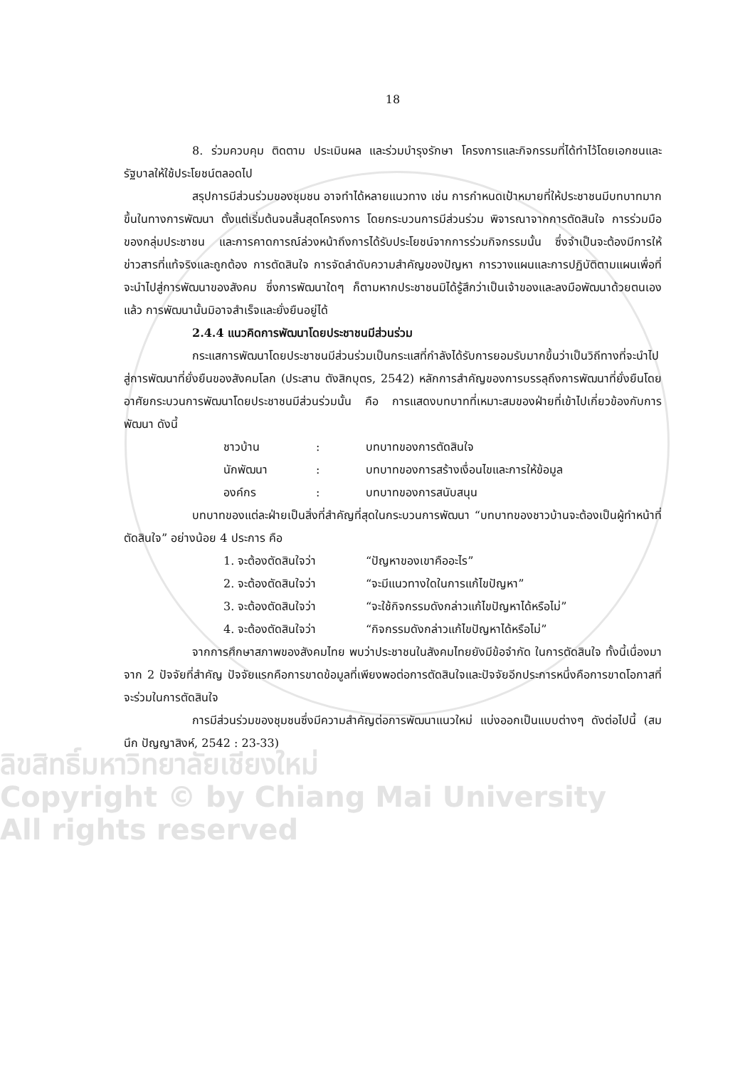ลิขสิทธิ์มหาวิทยาลัยเชียงใหม่
Copyright © by Chiang Mai University
All rights reserved
18
8. ร่วมควบคุม ติดตาม ประเมินผล และร่วมบำรุงรักษา โครงการและกิจกรรมที่ได้ทำไว้โดยเอกชนและรัฐบาลให้ใช้ประโยชน์ตลอดไป
สรุปการมีส่วนร่วมของชุมชน อาจทำได้หลายแนวทาง เช่น การกำหนดเป้าหมายที่ให้ประชาชนมีบทบาทมากขึ้นในทางการพัฒนา ตั้งแต่เริ่มต้นจนสิ้นสุดโครงการ โดยกระบวนการมีส่วนร่วม พิจารณาจากการตัดสินใจ การร่วมมือของกลุ่มประชาชน และการคาดการณ์ล่วงหน้าถึงการได้รับประโยชน์จากการร่วมกิจกรรมนั้น ซึ่งจำเป็นจะต้องมีการให้ข่าวสารที่แท้จริงและถูกต้อง การตัดสินใจ การจัดลำดับความสำคัญของปัญหา การวางแผนและการปฏิบัติตามแผนเพื่อที่จะนำไปสู่การพัฒนาของสังคม ซึ่งการพัฒนาใดๆ ก็ตามหากประชาชนมิได้รู้สึกว่าเป็นเจ้าของและลงมือพัฒนาด้วยตนเองแล้ว การพัฒนานั้นมิอาจสำเร็จและยั่งยืนอยู่ได้
2.4.4 แนวคิดการพัฒนาโดยประชาชนมีส่วนร่วม
กระแสการพัฒนาโดยประชาชนมีส่วนร่วมเป็นกระแสที่กำลังได้รับการยอมรับมากขึ้นว่าเป็นวิถีทางที่จะนำไปสู่การพัฒนาที่ยั่งยืนของสังคมโลก (ประสาน ตังสิกบุตร, 2542) หลักการสำคัญของการบรรลุถึงการพัฒนาที่ยั่งยืนโดยอาศัยกระบวนการพัฒนาโดยประชาชนมีส่วนร่วมนั้น คือ การแสดงบทบาทที่เหมาะสมของฝ่ายที่เข้าไปเกี่ยวข้องกับการพัฒนา ดังนี้
| ชาวบ้าน | : | บทบาทของการตัดสินใจ |
| นักพัฒนา | : | บทบาทของการสร้างเงื่อนไขและการให้ข้อมูล |
| องค์กร | : | บทบาทของการสนับสนุน |
บทบาทของแต่ละฝ่ายเป็นสิ่งที่สำคัญที่สุดในกระบวนการพัฒนา “บทบาทของชาวบ้านจะต้องเป็นผู้ทำหน้าที่ตัดสินใจ” อย่างน้อย 4 ประการ คือ
| 1. จะต้องตัดสินใจว่า | “ปัญหาของเขาคืออะไร” |
| 2. จะต้องตัดสินใจว่า | “จะมีแนวทางใดในการแก้ไขปัญหา” |
| 3. จะต้องตัดสินใจว่า | “จะใช้กิจกรรมดังกล่าวแก้ไขปัญหาได้หรือไม่” |
| 4. จะต้องตัดสินใจว่า | “กิจกรรมดังกล่าวแก้ไขปัญหาได้หรือไม่” |
จากการศึกษาสภาพของสังคมไทย พบว่าประชาชนในสังคมไทยยังมีข้อจำกัด ในการตัดสินใจ ทั้งนี้เนื่องมาจาก 2 ปัจจัยที่สำคัญ ปัจจัยแรกคือการขาดข้อมูลที่เพียงพอต่อการตัดสินใจและปัจจัยอีกประการหนึ่งคือการขาดโอกาสที่จะร่วมในการตัดสินใจ
การมีส่วนร่วมของชุมชนซึ่งมีความสำคัญต่อการพัฒนาแนวใหม่ แบ่งออกเป็นแบบต่างๆ ดังต่อไปนี้ (สมนึก ปัญญาสิงห์, 2542 : 23-33)